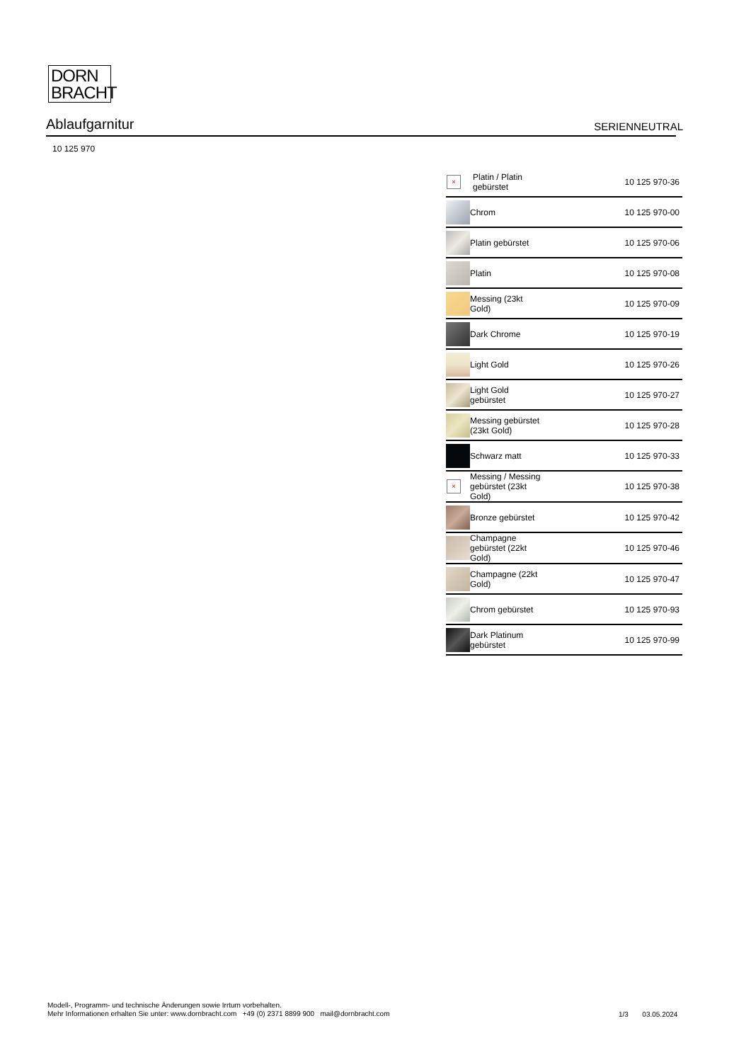DORN
BRACHT
Ablaufgarnitur
SERIENNEUTRAL
10 125 970
| × | Platin / Platin gebürstet | 10 125 970-36 |
| | Chrom | 10 125 970-00 |
| | Platin gebürstet | 10 125 970-06 |
| | Platin | 10 125 970-08 |
| | Messing (23kt Gold) | 10 125 970-09 |
| | Dark Chrome | 10 125 970-19 |
| | Light Gold | 10 125 970-26 |
| | Light Gold gebürstet | 10 125 970-27 |
| | Messing gebürstet (23kt Gold) | 10 125 970-28 |
| | Schwarz matt | 10 125 970-33 |
| × | Messing / Messing gebürstet (23kt Gold) | 10 125 970-38 |
| | Bronze gebürstet | 10 125 970-42 |
| | Champagne gebürstet (22kt Gold) | 10 125 970-46 |
| | Champagne (22kt Gold) | 10 125 970-47 |
| | Chrom gebürstet | 10 125 970-93 |
| | Dark Platinum gebürstet | 10 125 970-99 |
Modell-, Programm- und technische Änderungen sowie Irrtum vorbehalten.
Mehr Informationen erhalten Sie unter: www.dornbracht.com +49 (0) 2371 8899 900 mail@dornbracht.com
1/3 03.05.2024